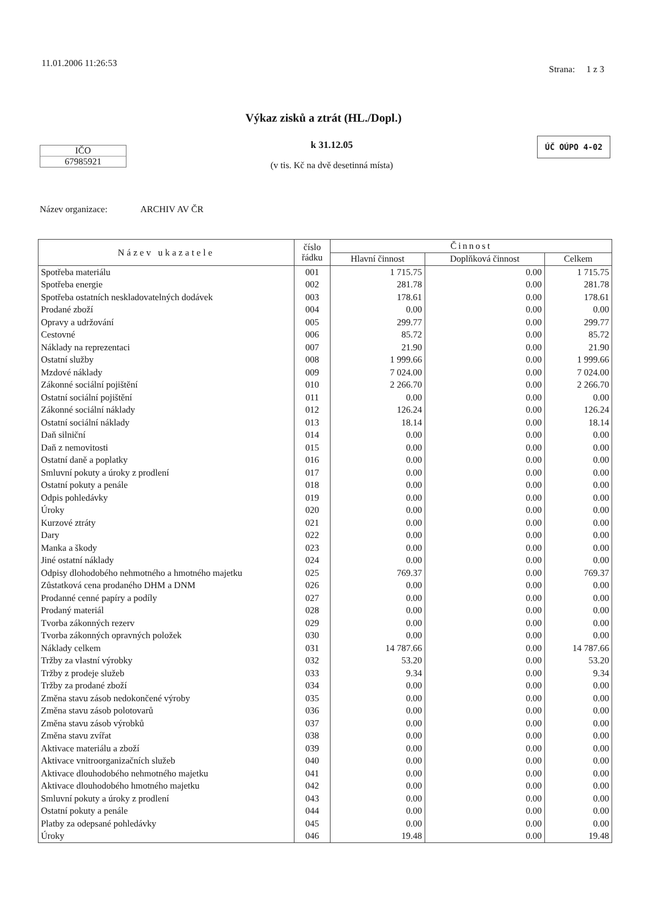11.01.2006 11:26:53
Strana: 1 z 3
Výkaz zisků a ztrát (HL./Dopl.)
IČO
67985921
k 31.12.05
(v tis. Kč na dvě desetinná místa)
ÚČ OÚPO 4-02
Název organizace: ARCHIV AV ČR
| Název ukazatele | číslo řádku | Činnost | | |
| --- | --- | --- | --- | --- |
| | | Hlavní činnost | Doplňková činnost | Celkem |
| Spotřeba materiálu | 001 | 1 715.75 | 0.00 | 1 715.75 |
| Spotřeba energie | 002 | 281.78 | 0.00 | 281.78 |
| Spotřeba ostatních neskladovatelných dodávek | 003 | 178.61 | 0.00 | 178.61 |
| Prodané zboží | 004 | 0.00 | 0.00 | 0.00 |
| Opravy a udržování | 005 | 299.77 | 0.00 | 299.77 |
| Cestovné | 006 | 85.72 | 0.00 | 85.72 |
| Náklady na reprezentaci | 007 | 21.90 | 0.00 | 21.90 |
| Ostatní služby | 008 | 1 999.66 | 0.00 | 1 999.66 |
| Mzdové náklady | 009 | 7 024.00 | 0.00 | 7 024.00 |
| Zákonné sociální pojištění | 010 | 2 266.70 | 0.00 | 2 266.70 |
| Ostatní sociální pojištění | 011 | 0.00 | 0.00 | 0.00 |
| Zákonné sociální náklady | 012 | 126.24 | 0.00 | 126.24 |
| Ostatní sociální náklady | 013 | 18.14 | 0.00 | 18.14 |
| Daň silniční | 014 | 0.00 | 0.00 | 0.00 |
| Daň z nemovitosti | 015 | 0.00 | 0.00 | 0.00 |
| Ostatní daně a poplatky | 016 | 0.00 | 0.00 | 0.00 |
| Smluvní pokuty a úroky z prodlení | 017 | 0.00 | 0.00 | 0.00 |
| Ostatní pokuty a penále | 018 | 0.00 | 0.00 | 0.00 |
| Odpis pohledávky | 019 | 0.00 | 0.00 | 0.00 |
| Úroky | 020 | 0.00 | 0.00 | 0.00 |
| Kurzové ztráty | 021 | 0.00 | 0.00 | 0.00 |
| Dary | 022 | 0.00 | 0.00 | 0.00 |
| Manka a škody | 023 | 0.00 | 0.00 | 0.00 |
| Jiné ostatní náklady | 024 | 0.00 | 0.00 | 0.00 |
| Odpisy dlohodobého nehmotného a hmotného majetku | 025 | 769.37 | 0.00 | 769.37 |
| Zůstatková cena prodaného DHM a DNM | 026 | 0.00 | 0.00 | 0.00 |
| Prodanné cenné papíry a podíly | 027 | 0.00 | 0.00 | 0.00 |
| Prodaný materiál | 028 | 0.00 | 0.00 | 0.00 |
| Tvorba zákonných rezerv | 029 | 0.00 | 0.00 | 0.00 |
| Tvorba zákonných opravných položek | 030 | 0.00 | 0.00 | 0.00 |
| Náklady celkem | 031 | 14 787.66 | 0.00 | 14 787.66 |
| Tržby za vlastní výrobky | 032 | 53.20 | 0.00 | 53.20 |
| Tržby z prodeje služeb | 033 | 9.34 | 0.00 | 9.34 |
| Tržby za prodané zboží | 034 | 0.00 | 0.00 | 0.00 |
| Změna stavu zásob nedokončené výroby | 035 | 0.00 | 0.00 | 0.00 |
| Změna stavu zásob polotovarů | 036 | 0.00 | 0.00 | 0.00 |
| Změna stavu zásob výrobků | 037 | 0.00 | 0.00 | 0.00 |
| Změna stavu zvířat | 038 | 0.00 | 0.00 | 0.00 |
| Aktivace materiálu a zboží | 039 | 0.00 | 0.00 | 0.00 |
| Aktivace vnitroorganizačních služeb | 040 | 0.00 | 0.00 | 0.00 |
| Aktivace dlouhodobého nehmotného majetku | 041 | 0.00 | 0.00 | 0.00 |
| Aktivace dlouhodobého hmotného majetku | 042 | 0.00 | 0.00 | 0.00 |
| Smluvní pokuty a úroky z prodlení | 043 | 0.00 | 0.00 | 0.00 |
| Ostatní pokuty a penále | 044 | 0.00 | 0.00 | 0.00 |
| Platby za odepsané pohledávky | 045 | 0.00 | 0.00 | 0.00 |
| Úroky | 046 | 19.48 | 0.00 | 19.48 |